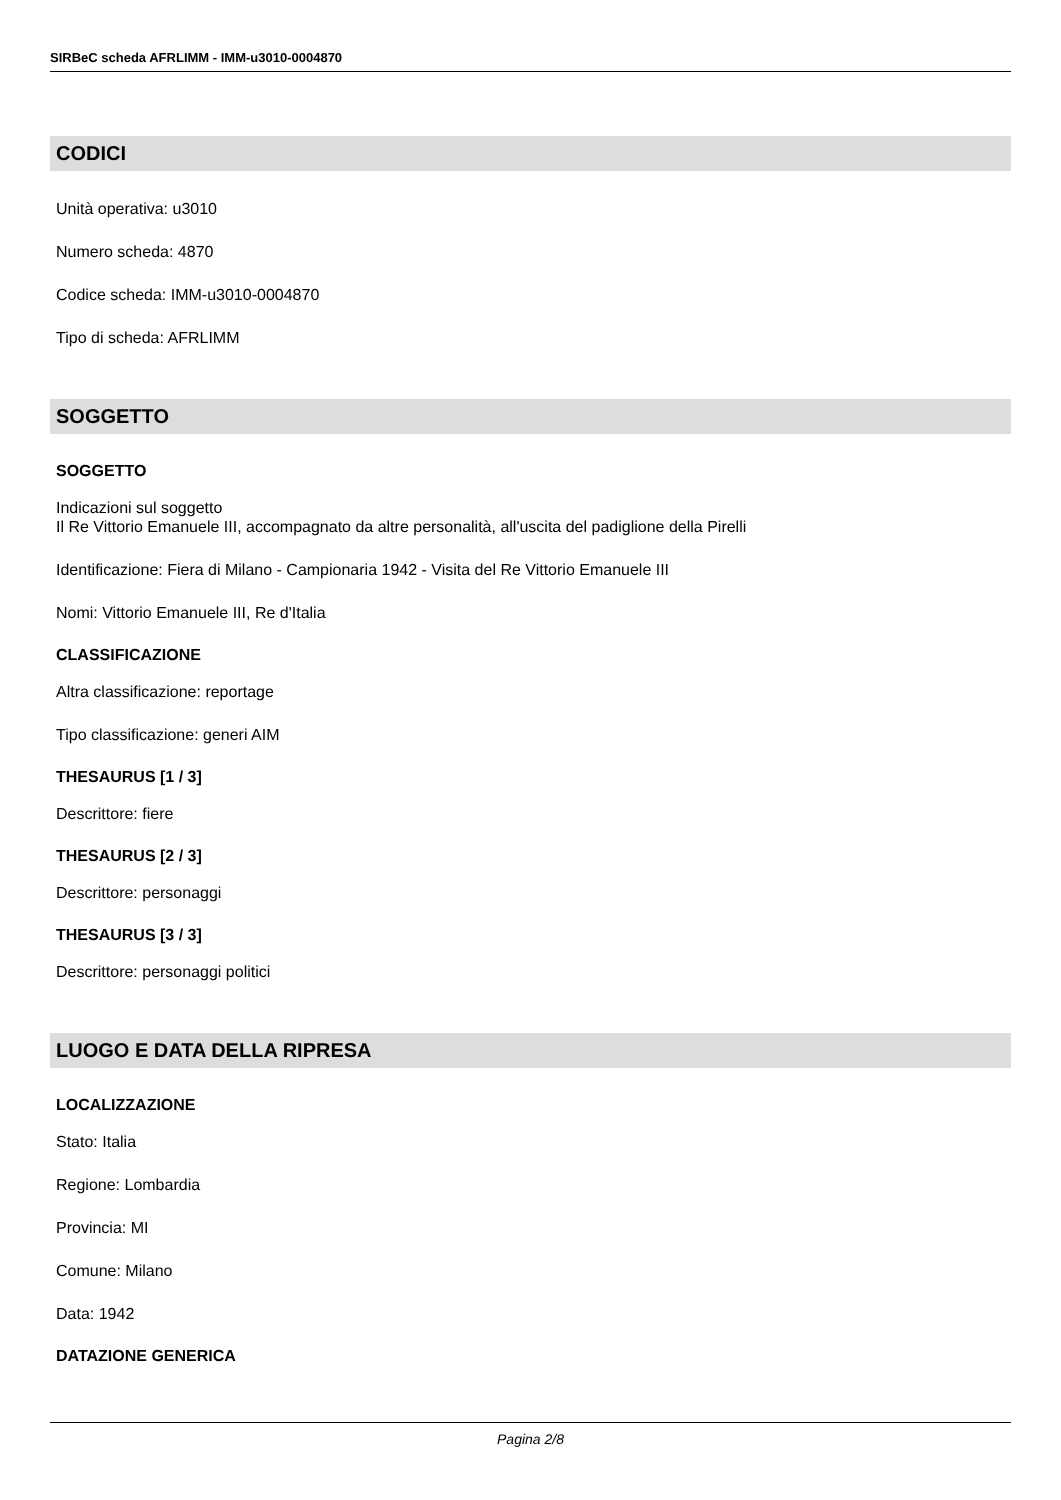SIRBeC scheda AFRLIMM - IMM-u3010-0004870
CODICI
Unità operativa: u3010
Numero scheda: 4870
Codice scheda: IMM-u3010-0004870
Tipo di scheda: AFRLIMM
SOGGETTO
SOGGETTO
Indicazioni sul soggetto
Il Re Vittorio Emanuele III, accompagnato da altre personalità, all'uscita del padiglione della Pirelli
Identificazione: Fiera di Milano - Campionaria 1942 - Visita del Re Vittorio Emanuele III
Nomi: Vittorio Emanuele III, Re d'Italia
CLASSIFICAZIONE
Altra classificazione: reportage
Tipo classificazione: generi AIM
THESAURUS [1 / 3]
Descrittore: fiere
THESAURUS [2 / 3]
Descrittore: personaggi
THESAURUS [3 / 3]
Descrittore: personaggi politici
LUOGO E DATA DELLA RIPRESA
LOCALIZZAZIONE
Stato: Italia
Regione: Lombardia
Provincia: MI
Comune: Milano
Data: 1942
DATAZIONE GENERICA
Pagina 2/8